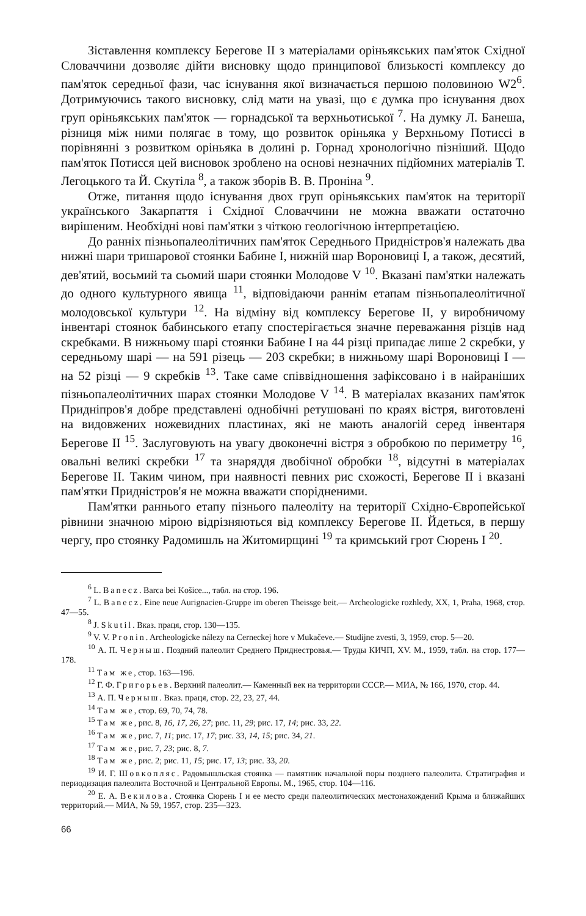Зіставлення комплексу Берегове II з матеріалами оріньякських пам'яток Східної Словаччини дозволяє дійти висновку щодо принципової близькості комплексу до пам'яток середньої фази, час існування якої визначається першою половиною W2<sup>6</sup>. Дотримуючись такого висновку, слід мати на увазі, що є думка про існування двох груп оріньякських пам'яток — горнадської та верхньотиської <sup>7</sup>. На думку Л. Банеша, різниця між ними полягає в тому, що розвиток оріньяка у Верхньому Потиссі в порівнянні з розвитком оріньяка в долині р. Горнад хронологічно пізніший. Щодо пам'яток Потисся цей висновок зроблено на основі незначних підйомних матеріалів Т. Легоцького та Й. Скутіла <sup>8</sup>, а також зборів В. В. Проніна <sup>9</sup>.
Отже, питання щодо існування двох груп оріньякських пам'яток на території українського Закарпаття і Східної Словаччини не можна вважати остаточно вирішеним. Необхідні нові пам'ятки з чіткою геологічною інтерпретацією.
До ранніх пізньопалеолітичних пам'яток Середнього Придністров'я належать два нижні шари тришарової стоянки Бабине I, нижній шар Вороновиці I, а також, десятий, дев'ятий, восьмий та сьомий шари стоянки Молодове V <sup>10</sup>. Вказані пам'ятки належать до одного культурного явища <sup>11</sup>, відповідаючи раннім етапам пізньопалеолітичної молодовської культури <sup>12</sup>. На відміну від комплексу Берегове II, у виробничому інвентарі стоянок бабинського етапу спостерігається значне переважання різців над скребками. В нижньому шарі стоянки Бабине I на 44 різці припадає лише 2 скребки, у середньому шарі — на 591 різець — 203 скребки; в нижньому шарі Вороновиці I — на 52 різці — 9 скребків <sup>13</sup>. Таке саме співвідношення зафіксовано і в найраніших пізньопалеолітичних шарах стоянки Молодове V <sup>14</sup>. В матеріалах вказаних пам'яток Придніпров'я добре представлені однобічні ретушовані по краях вістря, виготовлені на видовжених ножевидних пластинах, які не мають аналогій серед інвентаря Берегове II <sup>15</sup>. Заслуговують на увагу двоконечні вістря з обробкою по периметру <sup>16</sup>, овальні великі скребки <sup>17</sup> та знаряддя двобічної обробки <sup>18</sup>, відсутні в матеріалах Берегове II. Таким чином, при наявності певних рис схожості, Берегове II і вказані пам'ятки Придністров'я не можна вважати спорідненими.
Пам'ятки раннього етапу пізнього палеоліту на території Східно-Європейської рівнини значною мірою відрізняються від комплексу Берегове II. Йдеться, в першу чергу, про стоянку Радомишль на Житомирщині <sup>19</sup> та кримський грот Сюрень I <sup>20</sup>.
<sup>6</sup> L. Banecz. Barca bei Košice..., табл. на стор. 196.
<sup>7</sup> L. Banecz. Eine neue Aurignacien-Gruppe im oberen Theissge beit.— Archeologicke rozhledy, XX, 1, Praha, 1968, стор. 47—55.
<sup>8</sup> J. Skutil. Вказ. праця, стор. 130—135.
<sup>9</sup> V. V. Pronin. Archeologicke nálezy na Cerneckej hore v Mukačeve.— Studijne zvesti, 3, 1959, стор. 5—20.
<sup>10</sup> А. П. Черныш. Поздний палеолит Среднего Приднестровья.— Труды КИЧП, XV. М., 1959, табл. на стор. 177—178.
<sup>11</sup> Там же, стор. 163—196.
<sup>12</sup> Г. Ф. Григорьев. Верхний палеолит.— Каменный век на территории СССР.— МИА, № 166, 1970, стор. 44.
<sup>13</sup> А. П. Черныш. Вказ. праця, стор. 22, 23, 27, 44.
<sup>14</sup> Там же, стор. 69, 70, 74, 78.
<sup>15</sup> Там же, рис. 8, 16, 17, 26, 27; рис. 11, 29; рис. 17, 14; рис. 33, 22.
<sup>16</sup> Там же, рис. 7, 11; рис. 17, 17; рис. 33, 14, 15; рис. 34, 21.
<sup>17</sup> Там же, рис. 7, 23; рис. 8, 7.
<sup>18</sup> Там же, рис. 2; рис. 11, 15; рис. 17, 13; рис. 33, 20.
<sup>19</sup> И. Г. Шовкопляс. Радомышльская стоянка — памятник начальной поры позднего палеолита. Стратиграфия и периодизация палеолита Восточной и Центральной Европы. М., 1965, стор. 104—116.
<sup>20</sup> Е. А. Векилова. Стоянка Сюрень I и ее место среди палеолитических местонахождений Крыма и ближайших территорий.— МИА, № 59, 1957, стор. 235—323.
66